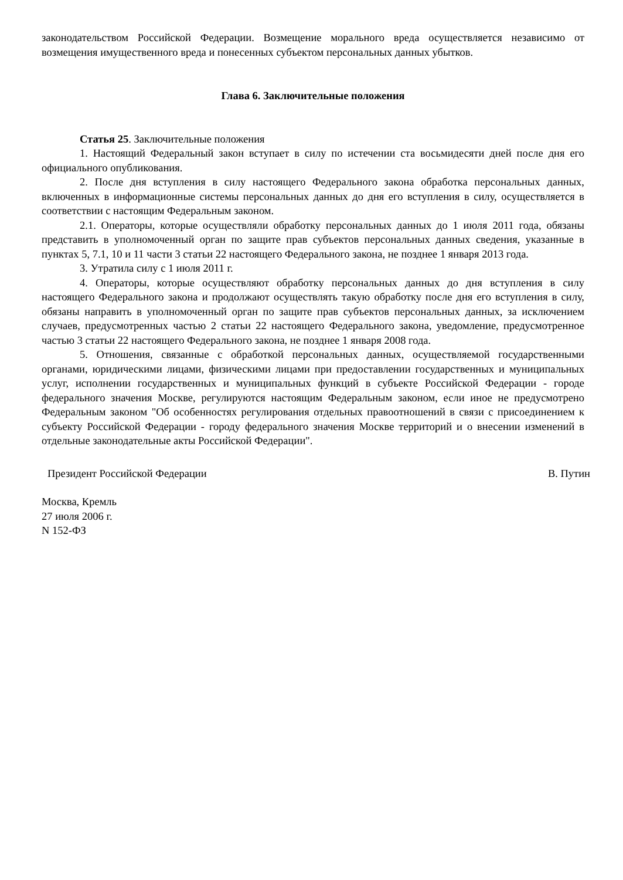законодательством Российской Федерации. Возмещение морального вреда осуществляется независимо от возмещения имущественного вреда и понесенных субъектом персональных данных убытков.
Глава 6. Заключительные положения
Статья 25. Заключительные положения
1. Настоящий Федеральный закон вступает в силу по истечении ста восьмидесяти дней после дня его официального опубликования.
2. После дня вступления в силу настоящего Федерального закона обработка персональных данных, включенных в информационные системы персональных данных до дня его вступления в силу, осуществляется в соответствии с настоящим Федеральным законом.
2.1. Операторы, которые осуществляли обработку персональных данных до 1 июля 2011 года, обязаны представить в уполномоченный орган по защите прав субъектов персональных данных сведения, указанные в пунктах 5, 7.1, 10 и 11 части 3 статьи 22 настоящего Федерального закона, не позднее 1 января 2013 года.
3. Утратила силу с 1 июля 2011 г.
4. Операторы, которые осуществляют обработку персональных данных до дня вступления в силу настоящего Федерального закона и продолжают осуществлять такую обработку после дня его вступления в силу, обязаны направить в уполномоченный орган по защите прав субъектов персональных данных, за исключением случаев, предусмотренных частью 2 статьи 22 настоящего Федерального закона, уведомление, предусмотренное частью 3 статьи 22 настоящего Федерального закона, не позднее 1 января 2008 года.
5. Отношения, связанные с обработкой персональных данных, осуществляемой государственными органами, юридическими лицами, физическими лицами при предоставлении государственных и муниципальных услуг, исполнении государственных и муниципальных функций в субъекте Российской Федерации - городе федерального значения Москве, регулируются настоящим Федеральным законом, если иное не предусмотрено Федеральным законом "Об особенностях регулирования отдельных правоотношений в связи с присоединением к субъекту Российской Федерации - городу федерального значения Москве территорий и о внесении изменений в отдельные законодательные акты Российской Федерации".
Президент Российской Федерации В. Путин
Москва, Кремль
27 июля 2006 г.
N 152-ФЗ